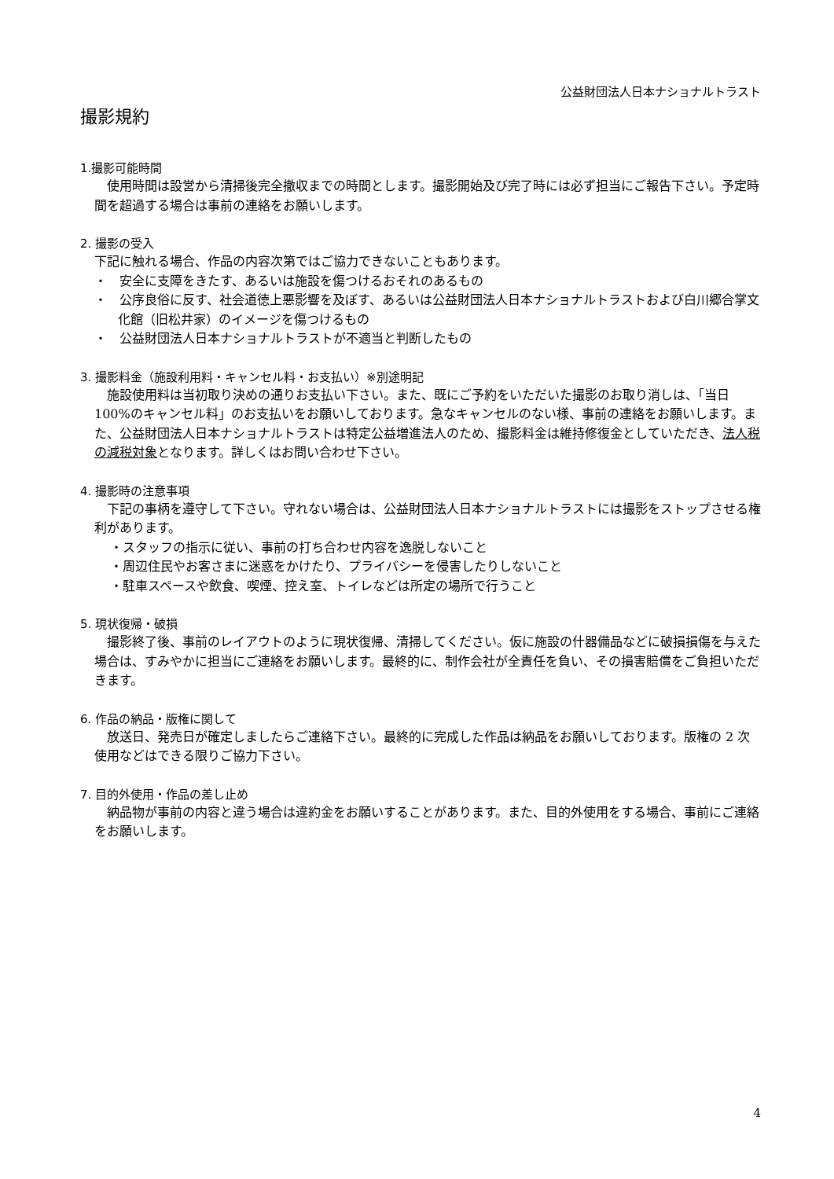公益財団法人日本ナショナルトラスト
撮影規約
1.撮影可能時間
使用時間は設営から清掃後完全撤収までの時間とします。撮影開始及び完了時には必ず担当にご報告下さい。予定時間を超過する場合は事前の連絡をお願いします。
2. 撮影の受入
下記に触れる場合、作品の内容次第ではご協力できないこともあります。
・　安全に支障をきたす、あるいは施設を傷つけるおそれのあるもの
・　公序良俗に反す、社会道徳上悪影響を及ぼす、あるいは公益財団法人日本ナショナルトラストおよび白川郷合掌文化館（旧松井家）のイメージを傷つけるもの
・　公益財団法人日本ナショナルトラストが不適当と判断したもの
3. 撮影料金（施設利用料・キャンセル料・お支払い）※別途明記
施設使用料は当初取り決めの通りお支払い下さい。また、既にご予約をいただいた撮影のお取り消しは、「当日 100%のキャンセル料」のお支払いをお願いしております。急なキャンセルのない様、事前の連絡をお願いします。また、公益財団法人日本ナショナルトラストは特定公益増進法人のため、撮影料金は維持修復金としていただき、法人税の減税対象となります。詳しくはお問い合わせ下さい。
4. 撮影時の注意事項
下記の事柄を遵守して下さい。守れない場合は、公益財団法人日本ナショナルトラストには撮影をストップさせる権利があります。
・スタッフの指示に従い、事前の打ち合わせ内容を逸脱しないこと
・周辺住民やお客さまに迷惑をかけたり、プライバシーを侵害したりしないこと
・駐車スペースや飲食、喫煙、控え室、トイレなどは所定の場所で行うこと
5. 現状復帰・破損
撮影終了後、事前のレイアウトのように現状復帰、清掃してください。仮に施設の什器備品などに破損損傷を与えた場合は、すみやかに担当にご連絡をお願いします。最終的に、制作会社が全責任を負い、その損害賠償をご負担いただきます。
6. 作品の納品・版権に関して
放送日、発売日が確定しましたらご連絡下さい。最終的に完成した作品は納品をお願いしております。版権の 2 次使用などはできる限りご協力下さい。
7. 目的外使用・作品の差し止め
納品物が事前の内容と違う場合は違約金をお願いすることがあります。また、目的外使用をする場合、事前にご連絡をお願いします。
4